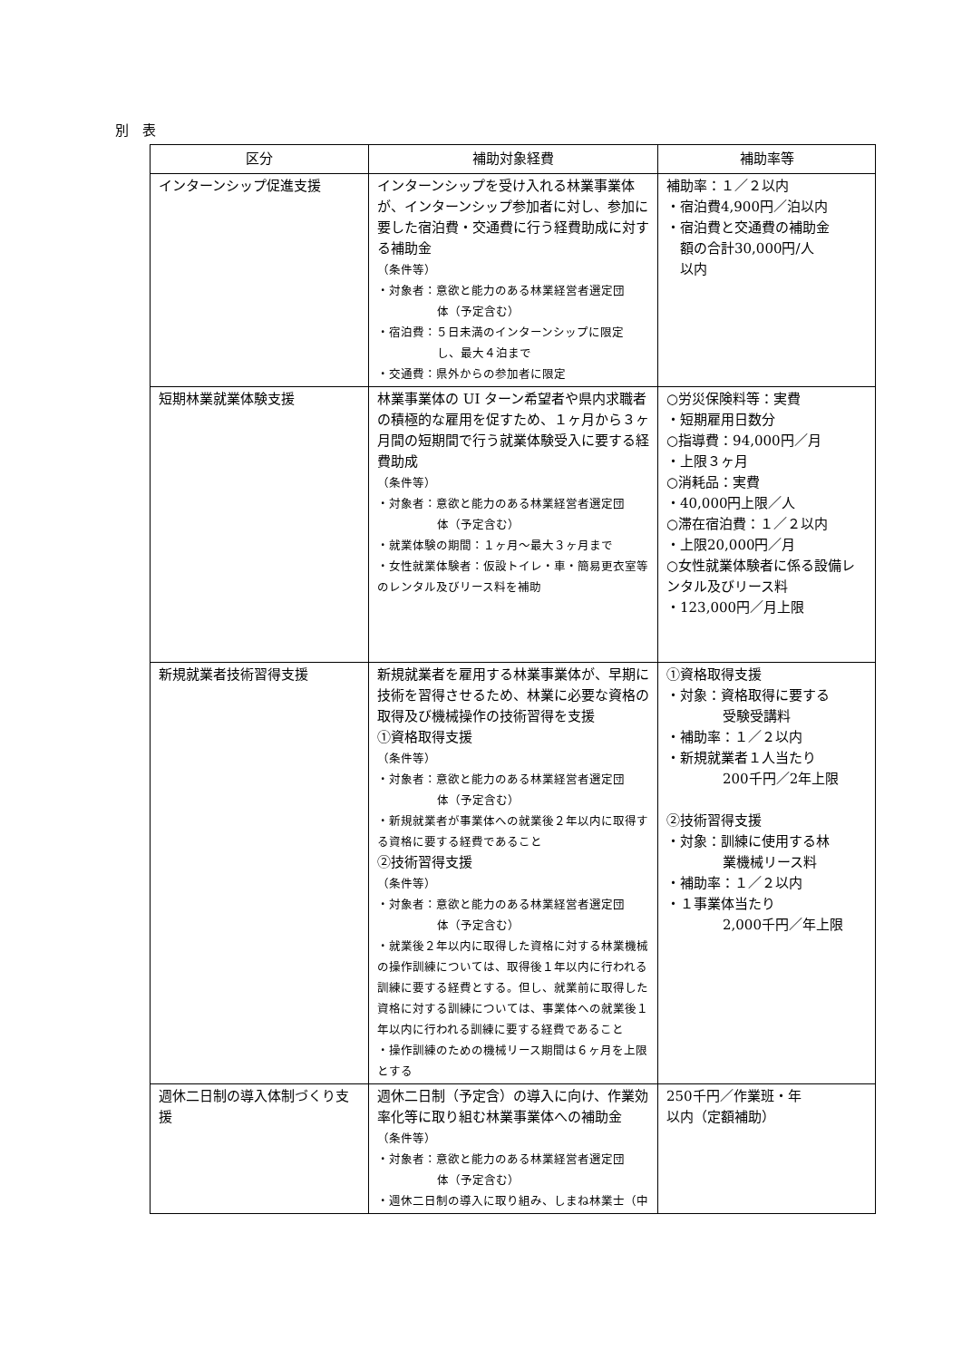別　表
| 区分 | 補助対象経費 | 補助率等 |
| --- | --- | --- |
| インターンシップ促進支援 | インターンシップを受け入れる林業事業体が、インターンシップ参加者に対し、参加に要した宿泊費・交通費に行う経費助成に対する補助金 （条件等） ・対象者：意欲と能力のある林業経営者選定団 体（予定含む） ・宿泊費：５日未満のインターンシップに限定 し、最大４泊まで ・交通費：県外からの参加者に限定 | 補助率：１／２以内 ・宿泊費4,900円／泊以内 ・宿泊費と交通費の補助金 額の合計30,000円/人 以内 |
| 短期林業就業体験支援 | 林業事業体の UI ターン希望者や県内求職者の積極的な雇用を促すため、１ヶ月から３ヶ月間の短期間で行う就業体験受入に要する経費助成 （条件等） ・対象者：意欲と能力のある林業経営者選定団 体（予定含む） ・就業体験の期間：１ヶ月～最大３ヶ月まで ・女性就業体験者：仮設トイレ・車・簡易更衣室等のレンタル及びリース料を補助 | ○労災保険料等：実費 ・短期雇用日数分 ○指導費：94,000円／月 ・上限３ヶ月 ○消耗品：実費 ・40,000円上限／人 ○滞在宿泊費：１／２以内 ・上限20,000円／月 ○女性就業体験者に係る設備レンタル及びリース料 ・123,000円／月上限 |
| 新規就業者技術習得支援 | 新規就業者を雇用する林業事業体が、早期に技術を習得させるため、林業に必要な資格の取得及び機械操作の技術習得を支援 ①資格取得支援 （条件等） ・対象者：意欲と能力のある林業経営者選定団 体（予定含む） ・新規就業者が事業体への就業後２年以内に取得する資格に要する経費であること ②技術習得支援 （条件等） ・対象者：意欲と能力のある林業経営者選定団 体（予定含む） ・就業後２年以内に取得した資格に対する林業機械の操作訓練については、取得後１年以内に行われる訓練に要する経費とする。但し、就業前に取得した資格に対する訓練については、事業体への就業後１年以内に行われる訓練に要する経費であること ・操作訓練のための機械リース期間は６ヶ月を上限とする | ①資格取得支援 ・対象：資格取得に要する 受験受講料 ・補助率：１／２以内 ・新規就業者１人当たり 200千円／2年上限 ②技術習得支援 ・対象：訓練に使用する林 業機械リース料 ・補助率：１／２以内 ・１事業体当たり 2,000千円／年上限 |
| 週休二日制の導入体制づくり支援 | 週休二日制（予定含）の導入に向け、作業効率化等に取り組む林業事業体への補助金 （条件等） ・対象者：意欲と能力のある林業経営者選定団 体（予定含む） ・週休二日制の導入に取り組み、しまね林業士（中 | 250千円／作業班・年 以内（定額補助） |